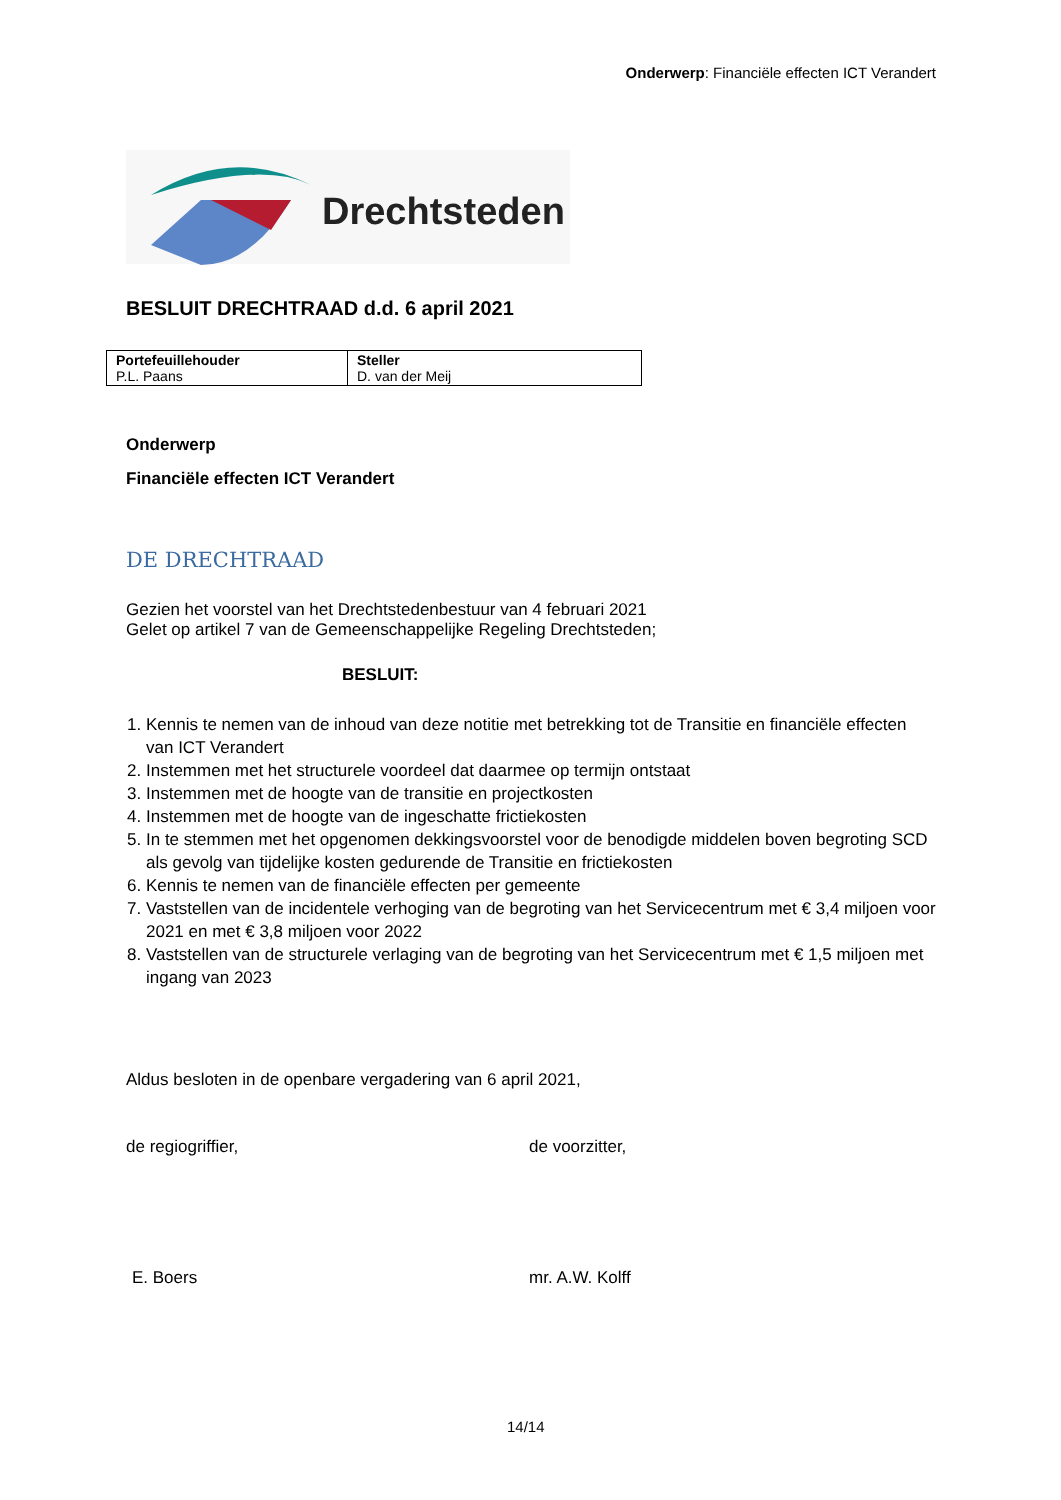Onderwerp: Financiële effecten ICT Verandert
Drechtsteden
BESLUIT DRECHTRAAD d.d. 6 april 2021
| Portefeuillehouder P.L. Paans | Steller D. van der Meij |
Onderwerp
Financiële effecten ICT Verandert
DE DRECHTRAAD
Gezien het voorstel van het Drechtstedenbestuur van 4 februari 2021
Gelet op artikel 7 van de Gemeenschappelijke Regeling Drechtsteden;
BESLUIT:
1. Kennis te nemen van de inhoud van deze notitie met betrekking tot de Transitie en financiële effecten van ICT Verandert
2. Instemmen met het structurele voordeel dat daarmee op termijn ontstaat
3. Instemmen met de hoogte van de transitie en projectkosten
4. Instemmen met de hoogte van de ingeschatte frictiekosten
5. In te stemmen met het opgenomen dekkingsvoorstel voor de benodigde middelen boven begroting SCD als gevolg van tijdelijke kosten gedurende de Transitie en frictiekosten
6. Kennis te nemen van de financiële effecten per gemeente
7. Vaststellen van de incidentele verhoging van de begroting van het Servicecentrum met € 3,4 miljoen voor 2021 en met € 3,8 miljoen voor 2022
8. Vaststellen van de structurele verlaging van de begroting van het Servicecentrum met € 1,5 miljoen met ingang van 2023
Aldus besloten in de openbare vergadering van 6 april 2021,
de regiogriffier, de voorzitter,
E. Boers mr. A.W. Kolff
14/14